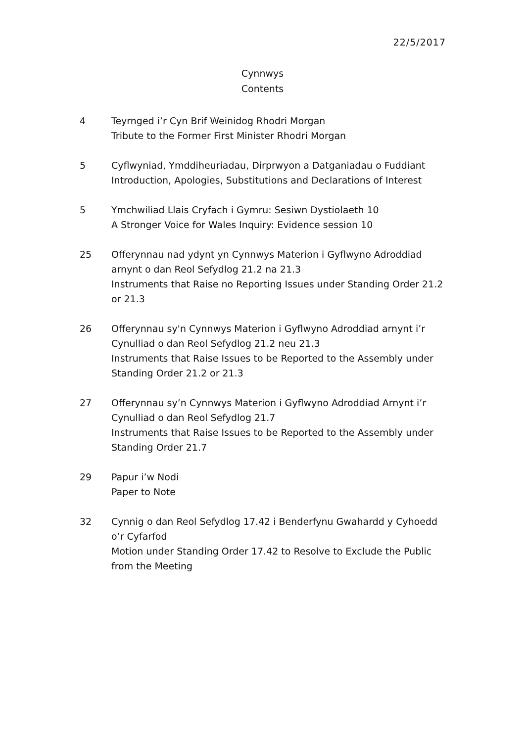22/5/2017
Cynnwys
Contents
4 Teyrnged i’r Cyn Brif Weinidog Rhodri Morgan
Tribute to the Former First Minister Rhodri Morgan
5 Cyflwyniad, Ymddiheuriadau, Dirprwyon a Datganiadau o Fuddiant
Introduction, Apologies, Substitutions and Declarations of Interest
5 Ymchwiliad Llais Cryfach i Gymru: Sesiwn Dystiolaeth 10
A Stronger Voice for Wales Inquiry: Evidence session 10
25 Offerynnau nad ydynt yn Cynnwys Materion i Gyflwyno Adroddiad arnynt o dan Reol Sefydlog 21.2 na 21.3
Instruments that Raise no Reporting Issues under Standing Order 21.2 or 21.3
26 Offerynnau sy'n Cynnwys Materion i Gyflwyno Adroddiad arnynt i’r Cynulliad o dan Reol Sefydlog 21.2 neu 21.3
Instruments that Raise Issues to be Reported to the Assembly under Standing Order 21.2 or 21.3
27 Offerynnau sy’n Cynnwys Materion i Gyflwyno Adroddiad Arnynt i’r Cynulliad o dan Reol Sefydlog 21.7
Instruments that Raise Issues to be Reported to the Assembly under Standing Order 21.7
29 Papur i’w Nodi
Paper to Note
32 Cynnig o dan Reol Sefydlog 17.42 i Benderfynu Gwahardd y Cyhoedd o’r Cyfarfod
Motion under Standing Order 17.42 to Resolve to Exclude the Public from the Meeting